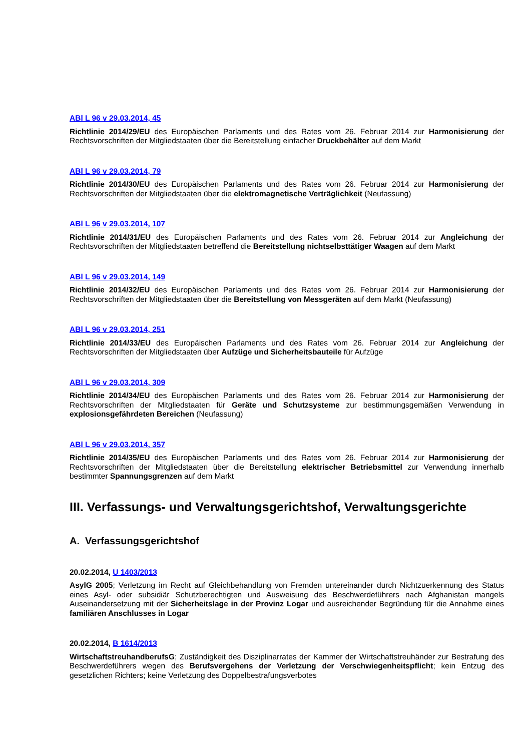ABl L 96 v 29.03.2014, 45
Richtlinie 2014/29/EU des Europäischen Parlaments und des Rates vom 26. Februar 2014 zur Harmonisierung der Rechtsvorschriften der Mitgliedstaaten über die Bereitstellung einfacher Druckbehälter auf dem Markt
ABl L 96 v 29.03.2014, 79
Richtlinie 2014/30/EU des Europäischen Parlaments und des Rates vom 26. Februar 2014 zur Harmonisierung der Rechtsvorschriften der Mitgliedstaaten über die elektromagnetische Verträglichkeit (Neufassung)
ABl L 96 v 29.03.2014, 107
Richtlinie 2014/31/EU des Europäischen Parlaments und des Rates vom 26. Februar 2014 zur Angleichung der Rechtsvorschriften der Mitgliedstaaten betreffend die Bereitstellung nichtselbsttätiger Waagen auf dem Markt
ABl L 96 v 29.03.2014, 149
Richtlinie 2014/32/EU des Europäischen Parlaments und des Rates vom 26. Februar 2014 zur Harmonisierung der Rechtsvorschriften der Mitgliedstaaten über die Bereitstellung von Messgeräten auf dem Markt (Neufassung)
ABl L 96 v 29.03.2014, 251
Richtlinie 2014/33/EU des Europäischen Parlaments und des Rates vom 26. Februar 2014 zur Angleichung der Rechtsvorschriften der Mitgliedstaaten über Aufzüge und Sicherheitsbauteile für Aufzüge
ABl L 96 v 29.03.2014, 309
Richtlinie 2014/34/EU des Europäischen Parlaments und des Rates vom 26. Februar 2014 zur Harmonisierung der Rechtsvorschriften der Mitgliedstaaten für Geräte und Schutzsysteme zur bestimmungsgemäßen Verwendung in explosionsgefährdeten Bereichen (Neufassung)
ABl L 96 v 29.03.2014, 357
Richtlinie 2014/35/EU des Europäischen Parlaments und des Rates vom 26. Februar 2014 zur Harmonisierung der Rechtsvorschriften der Mitgliedstaaten über die Bereitstellung elektrischer Betriebsmittel zur Verwendung innerhalb bestimmter Spannungsgrenzen auf dem Markt
III. Verfassungs- und Verwaltungsgerichtshof, Verwaltungsgerichte
A. Verfassungsgerichtshof
20.02.2014, U 1403/2013
AsylG 2005; Verletzung im Recht auf Gleichbehandlung von Fremden untereinander durch Nichtzuerkennung des Status eines Asyl- oder subsidiär Schutzberechtigten und Ausweisung des Beschwerdeführers nach Afghanistan mangels Auseinandersetzung mit der Sicherheitslage in der Provinz Logar und ausreichender Begründung für die Annahme eines familiären Anschlusses in Logar
20.02.2014, B 1614/2013
WirtschaftstreuhandberufsG; Zuständigkeit des Disziplinarrates der Kammer der Wirtschaftstreuhänder zur Bestrafung des Beschwerdeführers wegen des Berufsvergehens der Verletzung der Verschwiegenheitspflicht; kein Entzug des gesetzlichen Richters; keine Verletzung des Doppelbestrafungsverbotes